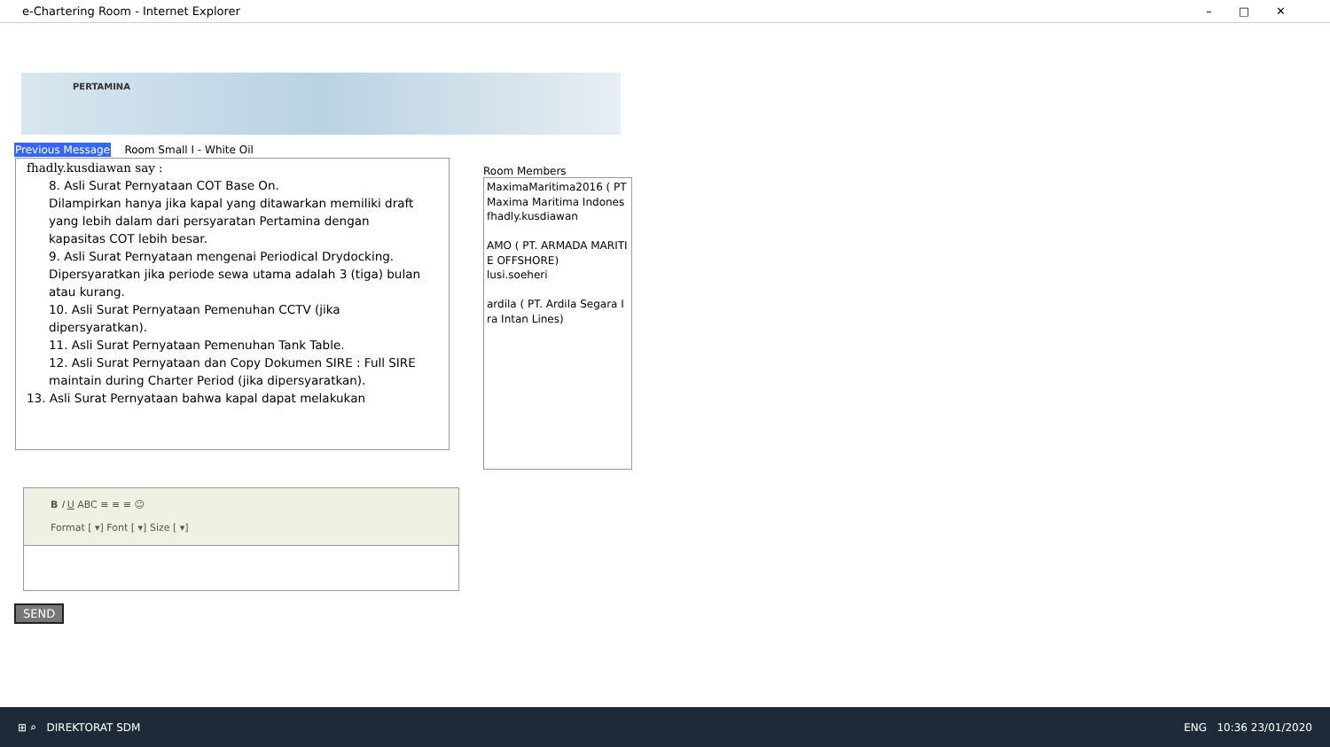e-Chartering Room - Internet Explorer –□✕
PERTAMINA
Previous Message Room Small I - White Oil
fhadly.kusdiawan say :
8. Asli Surat Pernyataan COT Base On.
Dilampirkan hanya jika kapal yang ditawarkan memiliki draft yang lebih dalam dari persyaratan Pertamina dengan kapasitas COT lebih besar.
9. Asli Surat Pernyataan mengenai Periodical Drydocking. Dipersyaratkan jika periode sewa utama adalah 3 (tiga) bulan atau kurang.
10. Asli Surat Pernyataan Pemenuhan CCTV (jika dipersyaratkan).
11. Asli Surat Pernyataan Pemenuhan Tank Table.
12. Asli Surat Pernyataan dan Copy Dokumen SIRE : Full SIRE maintain during Charter Period (jika dipersyaratkan).
13. Asli Surat Pernyataan bahwa kapal dapat melakukan
Room Members
MaximaMaritima2016 ( PT Maxima Maritima Indones
fhadly.kusdiawan
AMO ( PT. ARMADA MARITI E OFFSHORE)
lusi.soeheri
ardila ( PT. Ardila Segara I ra Intan Lines)
B I U ABC ≡ ≡ ≡ ☺
Format [ ▾] Font [ ▾] Size [ ▾]
SEND
⊞ ⌕ DIREKTORAT SDM ENG 10:36 23/01/2020